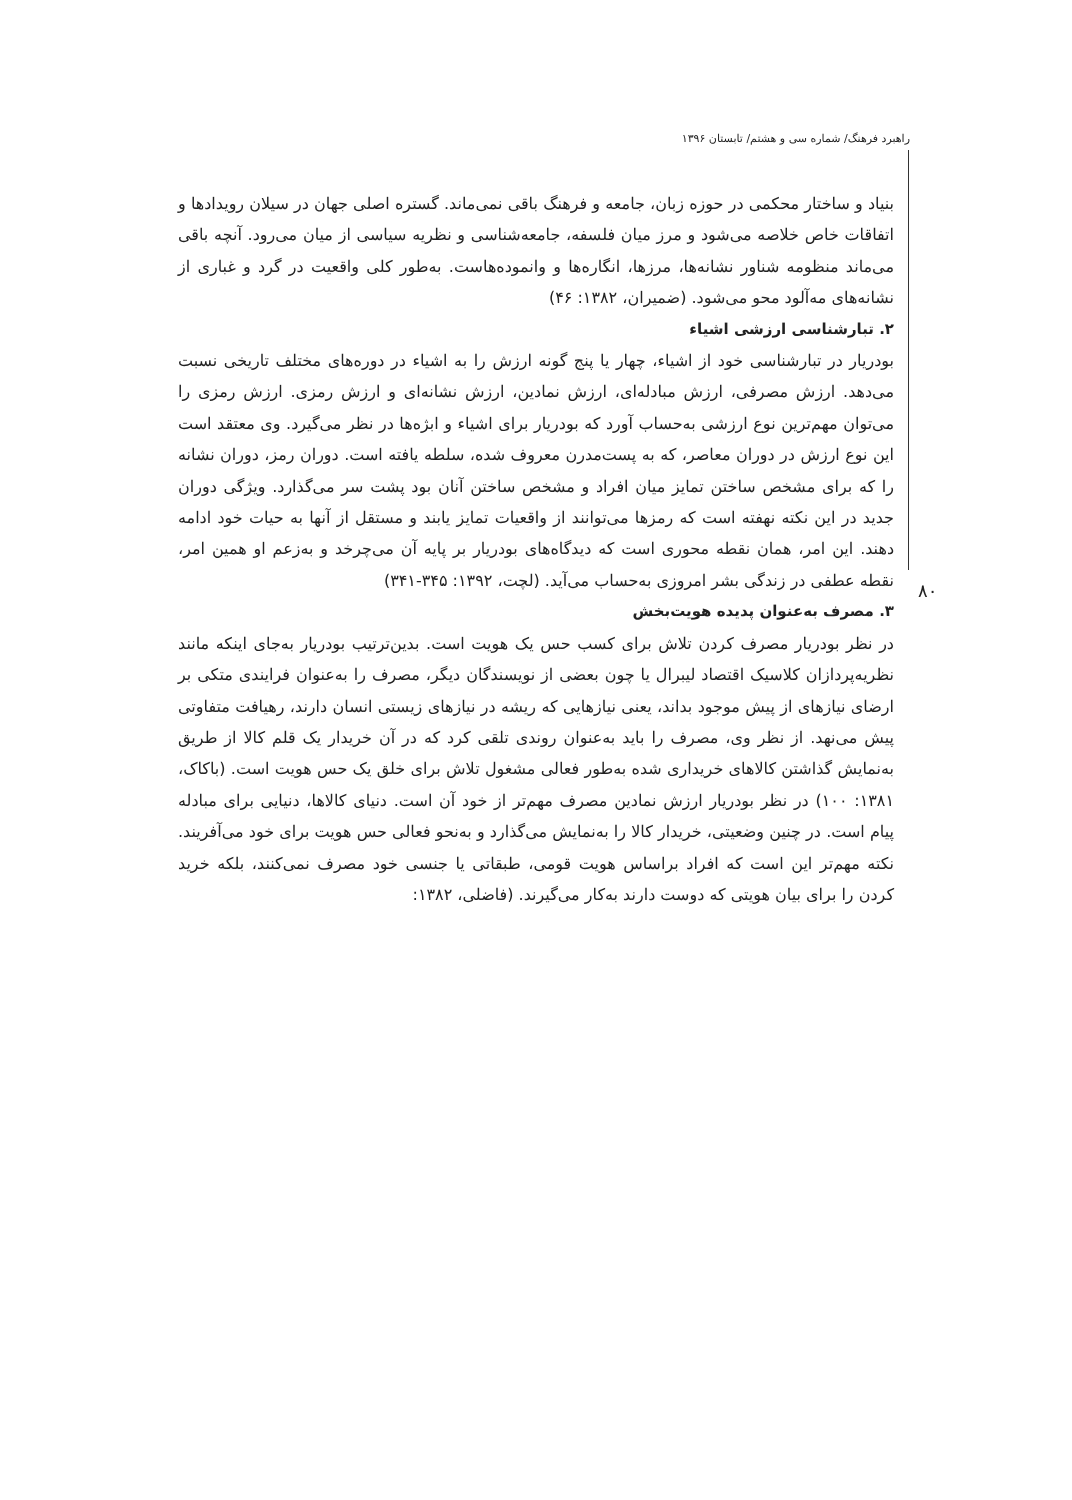راهبرد فرهنگ/ شماره سی و هشتم/ تابستان ۱۳۹۶
بنیاد و ساختار محکمی در حوزه زبان، جامعه و فرهنگ باقی نمی‌ماند. گستره اصلی جهان در سیلان رویدادها و اتفاقات خاص خلاصه می‌شود و مرز میان فلسفه، جامعه‌شناسی و نظریه سیاسی از میان می‌رود. آنچه باقی می‌ماند منظومه شناور نشانه‌ها، مرزها، انگاره‌ها و وانموده‌هاست. به‌طور کلی واقعیت در گرد و غباری از نشانه‌های مه‌آلود محو می‌شود. (ضمیران، ۱۳۸۲: ۴۶)
۲. تبارشناسی ارزشی اشیاء
بودریار در تبارشناسی خود از اشیاء، چهار یا پنج گونه ارزش را به اشیاء در دوره‌های مختلف تاریخی نسبت می‌دهد. ارزش مصرفی، ارزش مبادله‌ای، ارزش نمادین، ارزش نشانه‌ای و ارزش رمزی. ارزش رمزی را می‌توان مهم‌ترین نوع ارزشی به‌حساب آورد که بودریار برای اشیاء و ابژه‌ها در نظر می‌گیرد. وی معتقد است این نوع ارزش در دوران معاصر، که به پست‌مدرن معروف شده، سلطه یافته است. دوران رمز، دوران نشانه را که برای مشخص ساختن تمایز میان افراد و مشخص ساختن آنان بود پشت سر می‌گذارد. ویژگی دوران جدید در این نکته نهفته است که رمزها می‌توانند از واقعیات تمایز یابند و مستقل از آنها به حیات خود ادامه دهند. این امر، همان نقطه محوری است که دیدگاه‌های بودریار بر پایه آن می‌چرخد و به‌زعم او همین امر، نقطه عطفی در زندگی بشر امروزی به‌حساب می‌آید. (لچت، ۱۳۹۲: ۳۴۵-۳۴۱)
۳. مصرف به‌عنوان پدیده هویت‌بخش
در نظر بودریار مصرف کردن تلاش برای کسب حس یک هویت است. بدین‌ترتیب بودریار به‌جای اینکه مانند نظریه‌پردازان کلاسیک اقتصاد لیبرال یا چون بعضی از نویسندگان دیگر، مصرف را به‌عنوان فرایندی متکی بر ارضای نیازهای از پیش موجود بداند، یعنی نیازهایی که ریشه در نیازهای زیستی انسان دارند، رهیافت متفاوتی پیش می‌نهد. از نظر وی، مصرف را باید به‌عنوان روندی تلقی کرد که در آن خریدار یک قلم کالا از طریق به‌نمایش گذاشتن کالاهای خریداری شده به‌طور فعالی مشغول تلاش برای خلق یک حس هویت است. (باکاک، ۱۳۸۱: ۱۰۰) در نظر بودریار ارزش نمادین مصرف مهم‌تر از خود آن است. دنیای کالاها، دنیایی برای مبادله پیام است. در چنین وضعیتی، خریدار کالا را به‌نمایش می‌گذارد و به‌نحو فعالی حس هویت برای خود می‌آفریند. نکته مهم‌تر این است که افراد براساس هویت قومی، طبقاتی یا جنسی خود مصرف نمی‌کنند، بلکه خرید کردن را برای بیان هویتی که دوست دارند به‌کار می‌گیرند. (فاضلی، ۱۳۸۲:
۸۰